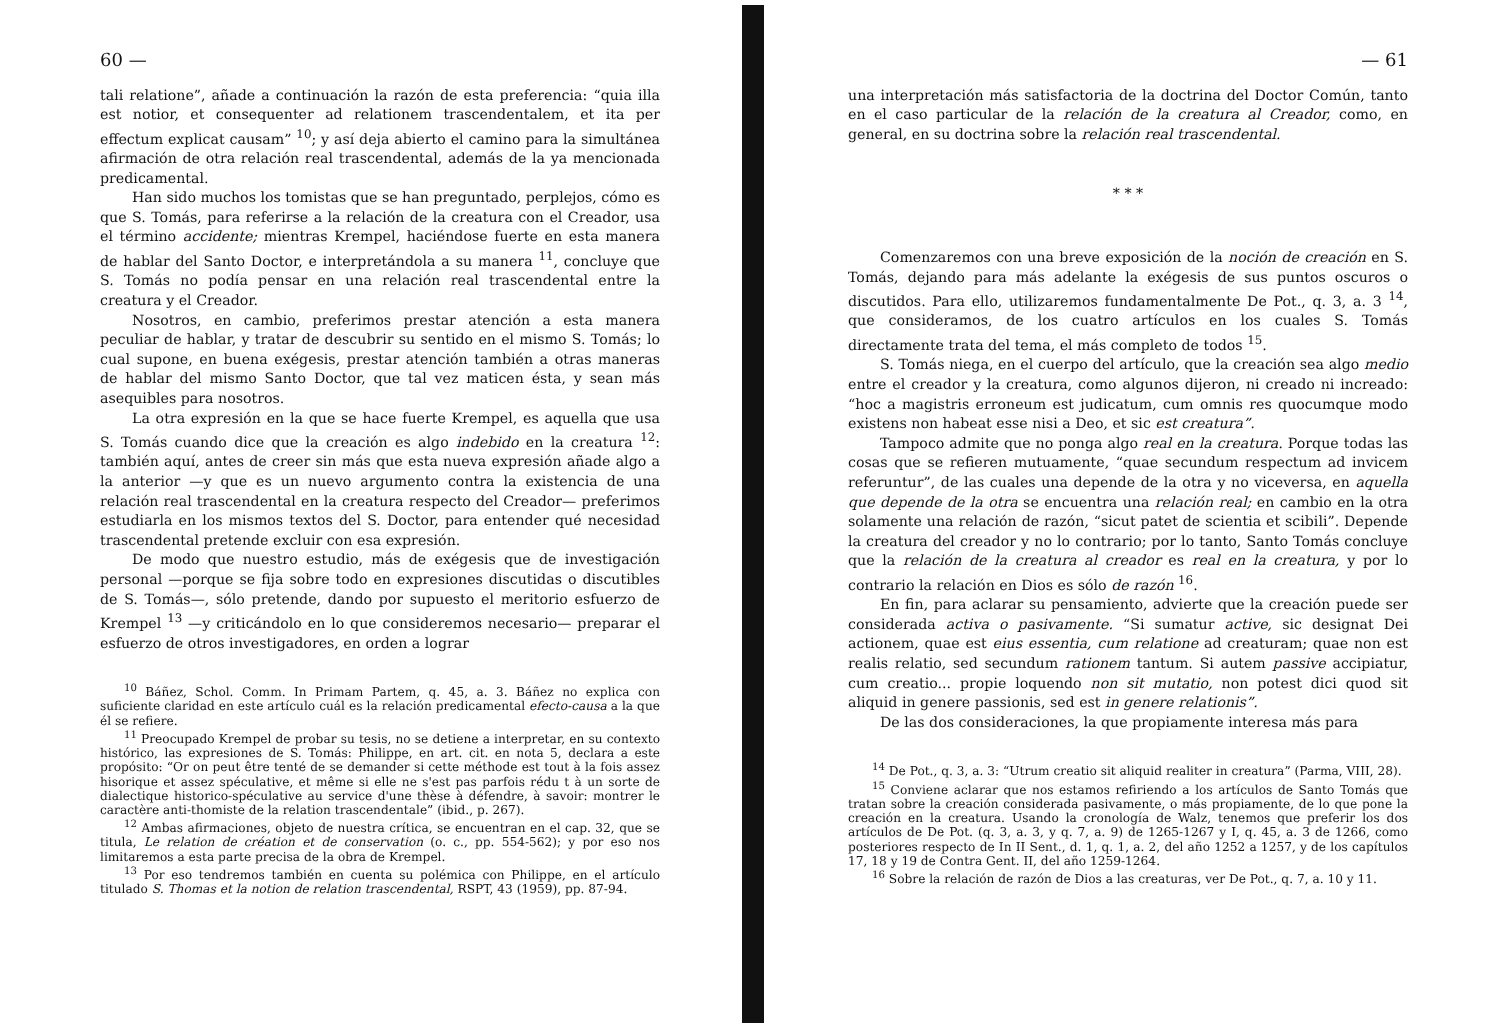60 —
tali relatione”, añade a continuación la razón de esta preferencia: “quia illa est notior, et consequenter ad relationem trascendentalem, et ita per effectum explicat causam” <sup>10</sup>; y así deja abierto el camino para la simultánea afirmación de otra relación real trascendental, además de la ya mencionada predicamental.
Han sido muchos los tomistas que se han preguntado, perplejos, cómo es que S. Tomás, para referirse a la relación de la creatura con el Creador, usa el término accidente; mientras Krempel, haciéndose fuerte en esta manera de hablar del Santo Doctor, e interpretándola a su manera <sup>11</sup>, concluye que S. Tomás no podía pensar en una relación real trascendental entre la creatura y el Creador.
Nosotros, en cambio, preferimos prestar atención a esta manera peculiar de hablar, y tratar de descubrir su sentido en el mismo S. Tomás; lo cual supone, en buena exégesis, prestar atención también a otras maneras de hablar del mismo Santo Doctor, que tal vez maticen ésta, y sean más asequibles para nosotros.
La otra expresión en la que se hace fuerte Krempel, es aquella que usa S. Tomás cuando dice que la creación es algo indebido en la creatura <sup>12</sup>: también aquí, antes de creer sin más que esta nueva expresión añade algo a la anterior —y que es un nuevo argumento contra la existencia de una relación real trascendental en la creatura respecto del Creador— preferimos estudiarla en los mismos textos del S. Doctor, para entender qué necesidad trascendental pretende excluir con esa expresión.
De modo que nuestro estudio, más de exégesis que de investigación personal —porque se fija sobre todo en expresiones discutidas o discutibles de S. Tomás—, sólo pretende, dando por supuesto el meritorio esfuerzo de Krempel <sup>13</sup> —y criticándolo en lo que consideremos necesario— preparar el esfuerzo de otros investigadores, en orden a lograr
<sup>10</sup> Báñez, Schol. Comm. In Primam Partem, q. 45, a. 3. Báñez no explica con suficiente claridad en este artículo cuál es la relación predicamental efecto-causa a la que él se refiere.
<sup>11</sup> Preocupado Krempel de probar su tesis, no se detiene a interpretar, en su contexto histórico, las expresiones de S. Tomás: Philippe, en art. cit. en nota 5, declara a este propósito: “Or on peut être tenté de se demander si cette méthode est tout à la fois assez hisorique et assez spéculative, et même si elle ne s'est pas parfois rédu t à un sorte de dialectique historico-spéculative au service d'une thèse à défendre, à savoir: montrer le caractère anti-thomiste de la relation trascendentale” (ibid., p. 267).
<sup>12</sup> Ambas afirmaciones, objeto de nuestra crítica, se encuentran en el cap. 32, que se titula, Le relation de création et de conservation (o. c., pp. 554-562); y por eso nos limitaremos a esta parte precisa de la obra de Krempel.
<sup>13</sup> Por eso tendremos también en cuenta su polémica con Philippe, en el artículo titulado S. Thomas et la notion de relation trascendental, RSPT, 43 (1959), pp. 87-94.
— 61
una interpretación más satisfactoria de la doctrina del Doctor Común, tanto en el caso particular de la relación de la creatura al Creador, como, en general, en su doctrina sobre la relación real trascendental.
* * *
Comenzaremos con una breve exposición de la noción de creación en S. Tomás, dejando para más adelante la exégesis de sus puntos oscuros o discutidos. Para ello, utilizaremos fundamentalmente De Pot., q. 3, a. 3 <sup>14</sup>, que consideramos, de los cuatro artículos en los cuales S. Tomás directamente trata del tema, el más completo de todos <sup>15</sup>.
S. Tomás niega, en el cuerpo del artículo, que la creación sea algo medio entre el creador y la creatura, como algunos dijeron, ni creado ni increado: “hoc a magistris erroneum est judicatum, cum omnis res quocumque modo existens non habeat esse nisi a Deo, et sic est creatura”.
Tampoco admite que no ponga algo real en la creatura. Porque todas las cosas que se refieren mutuamente, “quae secundum respectum ad invicem referuntur”, de las cuales una depende de la otra y no viceversa, en aquella que depende de la otra se encuentra una relación real; en cambio en la otra solamente una relación de razón, “sicut patet de scientia et scibili”. Depende la creatura del creador y no lo contrario; por lo tanto, Santo Tomás concluye que la relación de la creatura al creador es real en la creatura, y por lo contrario la relación en Dios es sólo de razón <sup>16</sup>.
En fin, para aclarar su pensamiento, advierte que la creación puede ser considerada activa o pasivamente. “Si sumatur active, sic designat Dei actionem, quae est eius essentia, cum relatione ad creaturam; quae non est realis relatio, sed secundum rationem tantum. Si autem passive accipiatur, cum creatio... propie loquendo non sit mutatio, non potest dici quod sit aliquid in genere passionis, sed est in genere relationis”.
De las dos consideraciones, la que propiamente interesa más para
<sup>14</sup> De Pot., q. 3, a. 3: “Utrum creatio sit aliquid realiter in creatura” (Parma, VIII, 28).
<sup>15</sup> Conviene aclarar que nos estamos refiriendo a los artículos de Santo Tomás que tratan sobre la creación considerada pasivamente, o más propiamente, de lo que pone la creación en la creatura. Usando la cronología de Walz, tenemos que preferir los dos artículos de De Pot. (q. 3, a. 3, y q. 7, a. 9) de 1265-1267 y I, q. 45, a. 3 de 1266, como posteriores respecto de In II Sent., d. 1, q. 1, a. 2, del año 1252 a 1257, y de los capítulos 17, 18 y 19 de Contra Gent. II, del año 1259-1264.
<sup>16</sup> Sobre la relación de razón de Dios a las creaturas, ver De Pot., q. 7, a. 10 y 11.